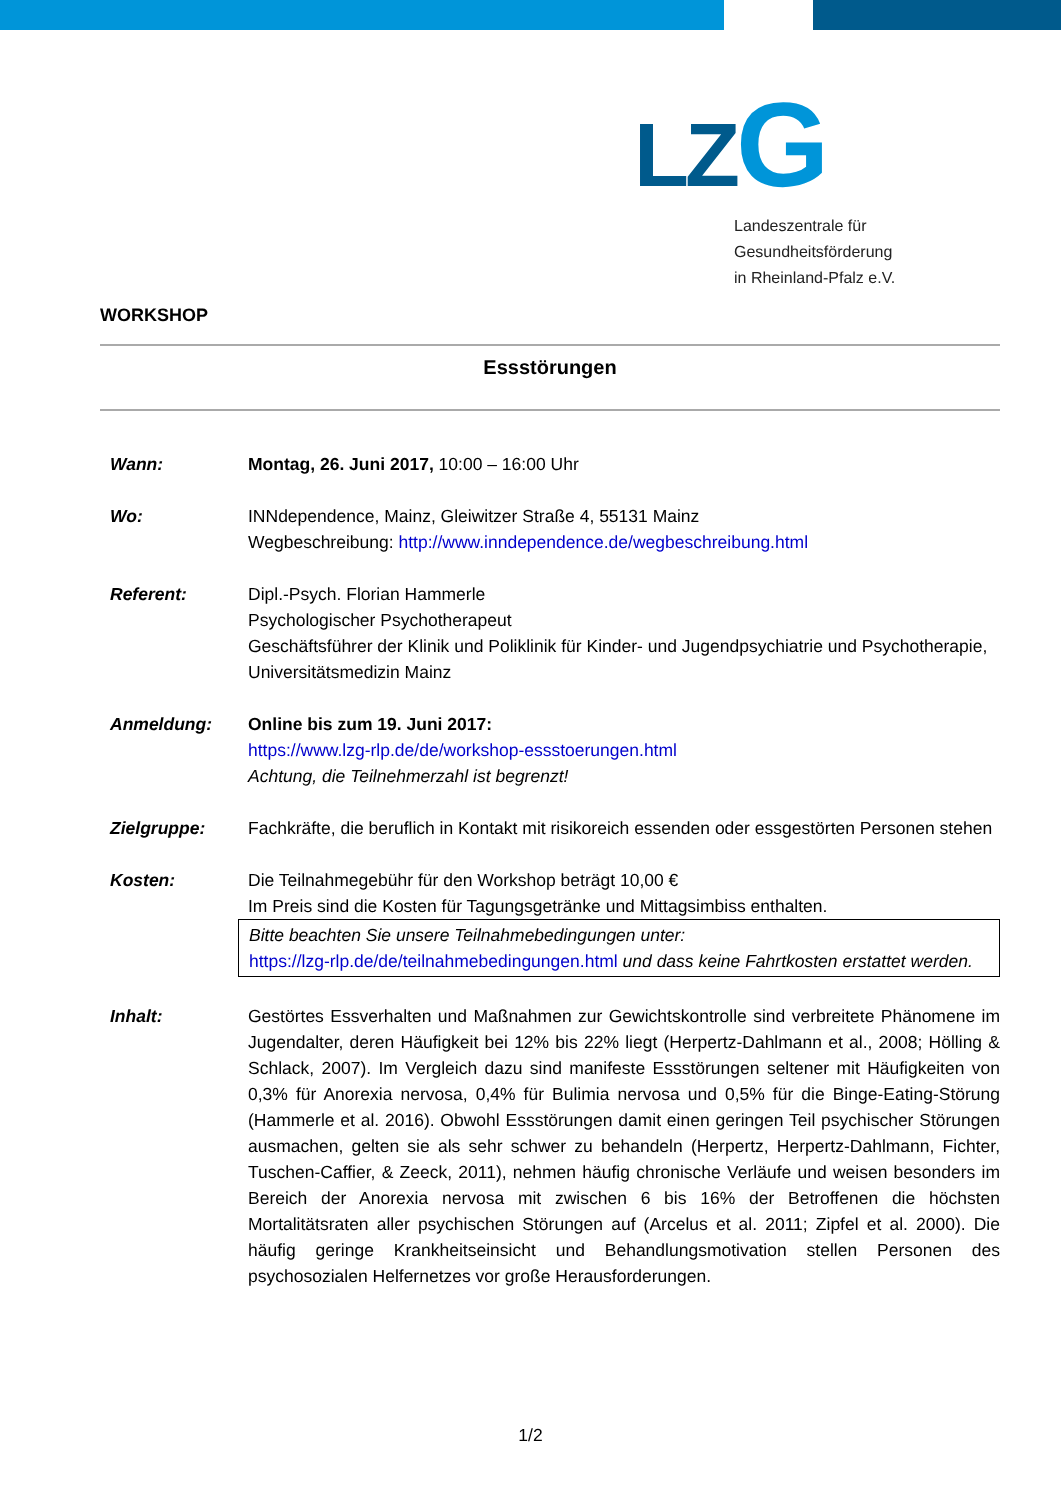LZ G
Landeszentrale für
Gesundheitsförderung
in Rheinland-Pfalz e.V.
WORKSHOP
Essstörungen
Wann: Montag, 26. Juni 2017, 10:00 – 16:00 Uhr
Wo: INNdependence, Mainz, Gleiwitzer Straße 4, 55131 Mainz
Wegbeschreibung: http://www.inndependence.de/wegbeschreibung.html
Referent: Dipl.-Psych. Florian Hammerle
Psychologischer Psychotherapeut
Geschäftsführer der Klinik und Poliklinik für Kinder- und Jugendpsychiatrie und Psychotherapie, Universitätsmedizin Mainz
Anmeldung: Online bis zum 19. Juni 2017:
https://www.lzg-rlp.de/de/workshop-essstoerungen.html
Achtung, die Teilnehmerzahl ist begrenzt!
Zielgruppe: Fachkräfte, die beruflich in Kontakt mit risikoreich essenden oder essgestörten Personen stehen
Kosten: Die Teilnahmegebühr für den Workshop beträgt 10,00 €
Im Preis sind die Kosten für Tagungsgetränke und Mittagsimbiss enthalten.
Bitte beachten Sie unsere Teilnahmebedingungen unter:
https://lzg-rlp.de/de/teilnahmebedingungen.html und dass keine Fahrtkosten erstattet werden.
Inhalt: Gestörtes Essverhalten und Maßnahmen zur Gewichtskontrolle sind verbreitete Phänomene im Jugendalter, deren Häufigkeit bei 12% bis 22% liegt (Herpertz-Dahlmann et al., 2008; Hölling & Schlack, 2007). Im Vergleich dazu sind manifeste Essstörungen seltener mit Häufigkeiten von 0,3% für Anorexia nervosa, 0,4% für Bulimia nervosa und 0,5% für die Binge-Eating-Störung (Hammerle et al. 2016). Obwohl Essstörungen damit einen geringen Teil psychischer Störungen ausmachen, gelten sie als sehr schwer zu behandeln (Herpertz, Herpertz-Dahlmann, Fichter, Tuschen-Caffier, & Zeeck, 2011), nehmen häufig chronische Verläufe und weisen besonders im Bereich der Anorexia nervosa mit zwischen 6 bis 16% der Betroffenen die höchsten Mortalitätsraten aller psychischen Störungen auf (Arcelus et al. 2011; Zipfel et al. 2000). Die häufig geringe Krankheitseinsicht und Behandlungsmotivation stellen Personen des psychosozialen Helfernetzes vor große Herausforderungen.
1/2